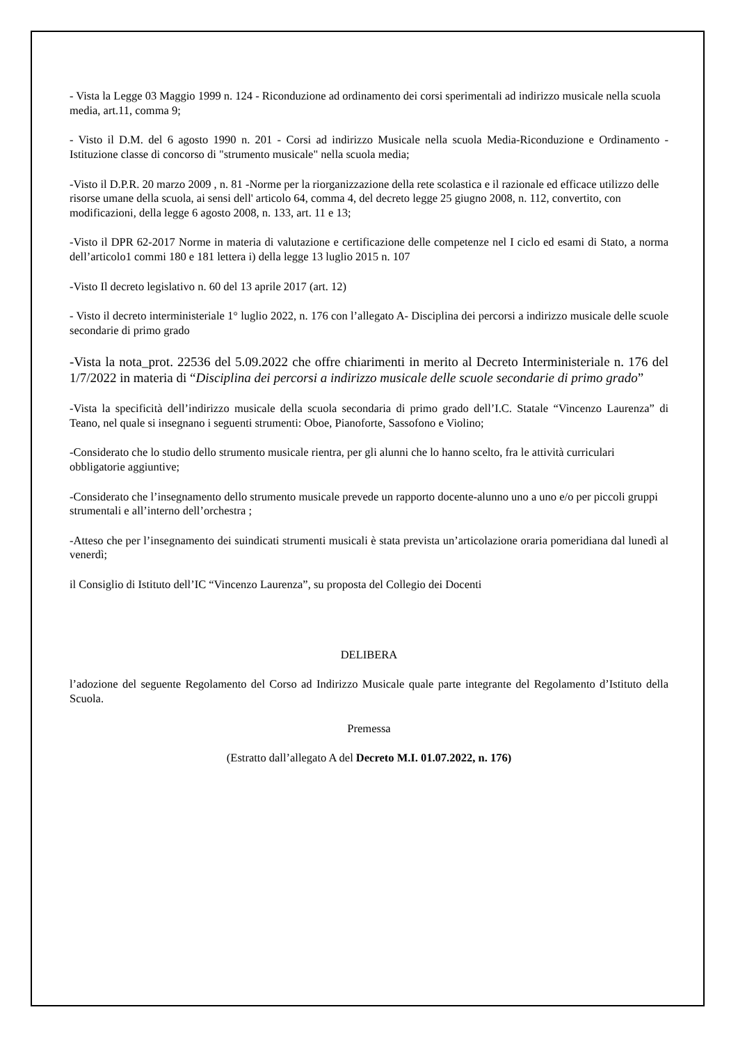- Vista la Legge 03 Maggio 1999 n. 124 - Riconduzione ad ordinamento dei corsi sperimentali ad indirizzo musicale nella scuola media, art.11, comma 9;
- Visto il D.M. del 6 agosto 1990 n. 201 - Corsi ad indirizzo Musicale nella scuola Media-Riconduzione e Ordinamento - Istituzione classe di concorso di "strumento musicale" nella scuola media;
-Visto il D.P.R. 20 marzo 2009 , n. 81 -Norme per la riorganizzazione della rete scolastica e il razionale ed efficace utilizzo delle risorse umane della scuola, ai sensi dell' articolo 64, comma 4, del decreto legge 25 giugno 2008, n. 112, convertito, con modificazioni, della legge 6 agosto 2008, n. 133, art. 11 e 13;
-Visto il DPR 62-2017 Norme in materia di valutazione e certificazione delle competenze nel I ciclo ed esami di Stato, a norma dell’articolo1 commi 180 e 181 lettera i) della legge 13 luglio 2015 n. 107
-Visto Il decreto legislativo n. 60 del 13 aprile 2017 (art. 12)
- Visto il decreto interministeriale 1° luglio 2022, n. 176 con l’allegato A- Disciplina dei percorsi a indirizzo musicale delle scuole secondarie di primo grado
-Vista la nota_prot. 22536 del 5.09.2022 che offre chiarimenti in merito al Decreto Interministeriale n. 176 del 1/7/2022 in materia di “Disciplina dei percorsi a indirizzo musicale delle scuole secondarie di primo grado”
-Vista la specificità dell’indirizzo musicale della scuola secondaria di primo grado dell’I.C. Statale “Vincenzo Laurenza” di Teano, nel quale si insegnano i seguenti strumenti: Oboe, Pianoforte, Sassofono e Violino;
-Considerato che lo studio dello strumento musicale rientra, per gli alunni che lo hanno scelto, fra le attività curriculari obbligatorie aggiuntive;
-Considerato che l’insegnamento dello strumento musicale prevede un rapporto docente-alunno uno a uno e/o per piccoli gruppi strumentali e all’interno dell’orchestra ;
-Atteso che per l’insegnamento dei suindicati strumenti musicali è stata prevista un’articolazione oraria pomeridiana dal lunedì al venerdì;
il Consiglio di Istituto dell’IC “Vincenzo Laurenza”, su proposta del Collegio dei Docenti
DELIBERA
l’adozione del seguente Regolamento del Corso ad Indirizzo Musicale quale parte integrante del Regolamento d’Istituto della Scuola.
Premessa
(Estratto dall’allegato A del Decreto M.I. 01.07.2022, n. 176)